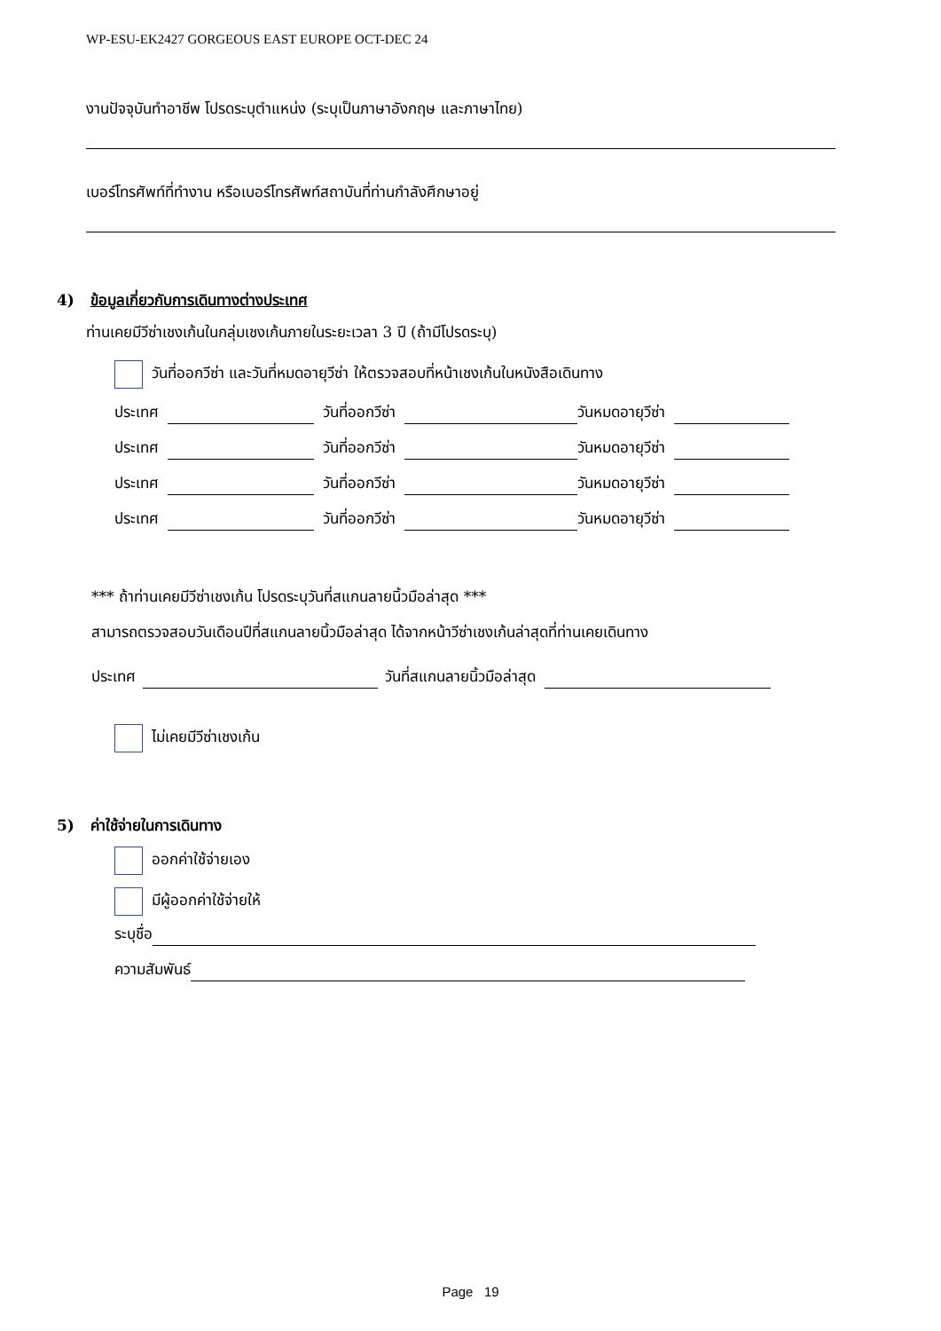WP-ESU-EK2427 GORGEOUS EAST EUROPE OCT-DEC 24
งานปัจจุบันทำอาชีพ โปรดระบุตำแหน่ง (ระบุเป็นภาษาอังกฤษ และภาษาไทย)
เบอร์โทรศัพท์ที่ทำงาน หรือเบอร์โทรศัพท์สถาบันที่ท่านกำลังศึกษาอยู่
4) ข้อมูลเกี่ยวกับการเดินทางต่างประเทศ
ท่านเคยมีวีซ่าเชงเก้นในกลุ่มเชงเก้นภายในระยะเวลา 3 ปี (ถ้ามีโปรดระบุ)
วันที่ออกวีซ่า และวันที่หมดอายุวีซ่า ให้ตรวจสอบที่หน้าเชงเก้นในหนังสือเดินทาง
ประเทศ วันที่ออกวีซ่า วันหมดอายุวีซ่า
ประเทศ วันที่ออกวีซ่า วันหมดอายุวีซ่า
ประเทศ วันที่ออกวีซ่า วันหมดอายุวีซ่า
ประเทศ วันที่ออกวีซ่า วันหมดอายุวีซ่า
*** ถ้าท่านเคยมีวีซ่าเชงเก้น โปรดระบุวันที่สแกนลายนิ้วมือล่าสุด ***
สามารถตรวจสอบวันเดือนปีที่สแกนลายนิ้วมือล่าสุด ได้จากหน้าวีซ่าเชงเก้นล่าสุดที่ท่านเคยเดินทาง
ประเทศ วันที่สแกนลายนิ้วมือล่าสุด
ไม่เคยมีวีซ่าเชงเก้น
5) ค่าใช้จ่ายในการเดินทาง
ออกค่าใช้จ่ายเอง
มีผู้ออกค่าใช้จ่ายให้
ระบุชื่อ
ความสัมพันธ์
Page 19